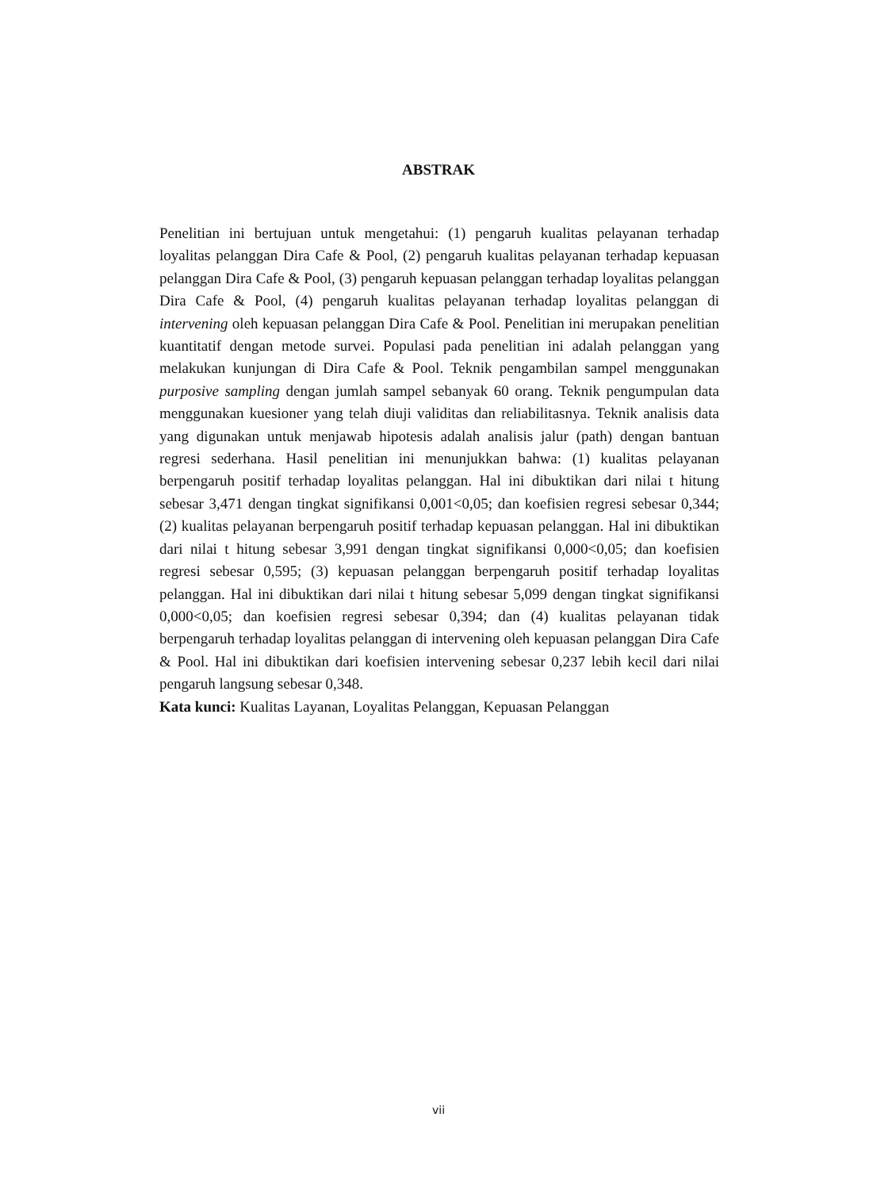ABSTRAK
Penelitian ini bertujuan untuk mengetahui: (1) pengaruh kualitas pelayanan terhadap loyalitas pelanggan Dira Cafe & Pool, (2) pengaruh kualitas pelayanan terhadap kepuasan pelanggan Dira Cafe & Pool, (3) pengaruh kepuasan pelanggan terhadap loyalitas pelanggan Dira Cafe & Pool, (4) pengaruh kualitas pelayanan terhadap loyalitas pelanggan di intervening oleh kepuasan pelanggan Dira Cafe & Pool. Penelitian ini merupakan penelitian kuantitatif dengan metode survei. Populasi pada penelitian ini adalah pelanggan yang melakukan kunjungan di Dira Cafe & Pool. Teknik pengambilan sampel menggunakan purposive sampling dengan jumlah sampel sebanyak 60 orang. Teknik pengumpulan data menggunakan kuesioner yang telah diuji validitas dan reliabilitasnya. Teknik analisis data yang digunakan untuk menjawab hipotesis adalah analisis jalur (path) dengan bantuan regresi sederhana. Hasil penelitian ini menunjukkan bahwa: (1) kualitas pelayanan berpengaruh positif terhadap loyalitas pelanggan. Hal ini dibuktikan dari nilai t hitung sebesar 3,471 dengan tingkat signifikansi 0,001<0,05; dan koefisien regresi sebesar 0,344; (2) kualitas pelayanan berpengaruh positif terhadap kepuasan pelanggan. Hal ini dibuktikan dari nilai t hitung sebesar 3,991 dengan tingkat signifikansi 0,000<0,05; dan koefisien regresi sebesar 0,595; (3) kepuasan pelanggan berpengaruh positif terhadap loyalitas pelanggan. Hal ini dibuktikan dari nilai t hitung sebesar 5,099 dengan tingkat signifikansi 0,000<0,05; dan koefisien regresi sebesar 0,394; dan (4) kualitas pelayanan tidak berpengaruh terhadap loyalitas pelanggan di intervening oleh kepuasan pelanggan Dira Cafe & Pool. Hal ini dibuktikan dari koefisien intervening sebesar 0,237 lebih kecil dari nilai pengaruh langsung sebesar 0,348.
Kata kunci: Kualitas Layanan, Loyalitas Pelanggan, Kepuasan Pelanggan
vii